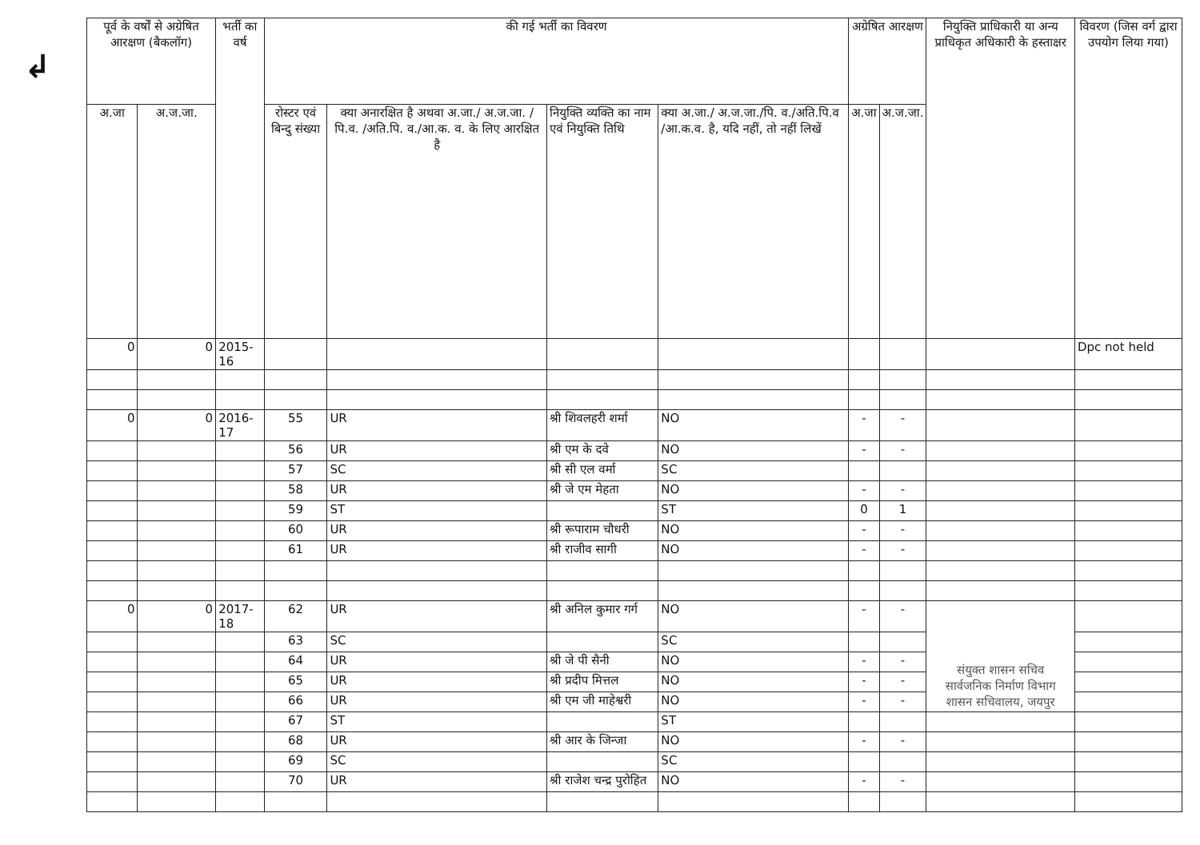↲
| पूर्व के वर्षों से अग्रेषित आरक्षण (बैकलॉग) | | भर्ती का वर्ष | की गई भर्ती का विवरण | | | | अग्रेषित आरक्षण | | नियुक्ति प्राधिकारी या अन्य प्राधिकृत अधिकारी के हस्ताक्षर | विवरण (जिस वर्ग द्वारा उपयोग लिया गया) |
| --- | --- | --- | --- | --- | --- | --- | --- | --- | --- | --- |
| अ.जा | अ.ज.जा. | | रोस्टर एवं बिन्दु संख्या | क्या अनारक्षित है अथवा अ.जा./ अ.ज.जा. /पि.व. /अति.पि. व./आ.क. व. के लिए आरक्षित है | नियुक्ति व्यक्ति का नाम एवं नियुक्ति तिथि | क्या अ.जा./ अ.ज.जा./पि. व./अति.पि.व /आ.क.व. है, यदि नहीं, तो नहीं लिखें | अ.जा | अ.ज.जा. | | |
| 0 | 0 | 2015-16 | | | | | | | | Dpc not held |
| 0 | 0 | 2016-17 | 55 | UR | श्री शिवलहरी शर्मा | NO | - | - | | |
| | | | 56 | UR | श्री एम के दवे | NO | - | - | | |
| | | | 57 | SC | श्री सी एल वर्मा | SC | | | | |
| | | | 58 | UR | श्री जे एम मेहता | NO | - | - | | |
| | | | 59 | ST | | ST | 0 | 1 | | |
| | | | 60 | UR | श्री रूपाराम चौधरी | NO | - | - | | |
| | | | 61 | UR | श्री राजीव सागी | NO | - | - | | |
| 0 | 0 | 2017-18 | 62 | UR | श्री अनिल कुमार गर्ग | NO | - | - | संयुक्त शासन सचिव सार्वजनिक निर्माण विभाग शासन सचिवालय, जयपुर | |
| | | | 63 | SC | | SC | | | | |
| | | | 64 | UR | श्री जे पी सैनी | NO | - | - | | |
| | | | 65 | UR | श्री प्रदीप मित्तल | NO | - | - | | |
| | | | 66 | UR | श्री एम जी माहेश्वरी | NO | - | - | | |
| | | | 67 | ST | | ST | | | | |
| | | | 68 | UR | श्री आर के जिन्जा | NO | - | - | | |
| | | | 69 | SC | | SC | | | | |
| | | | 70 | UR | श्री राजेश चन्द्र पुरोहित | NO | - | - | | |